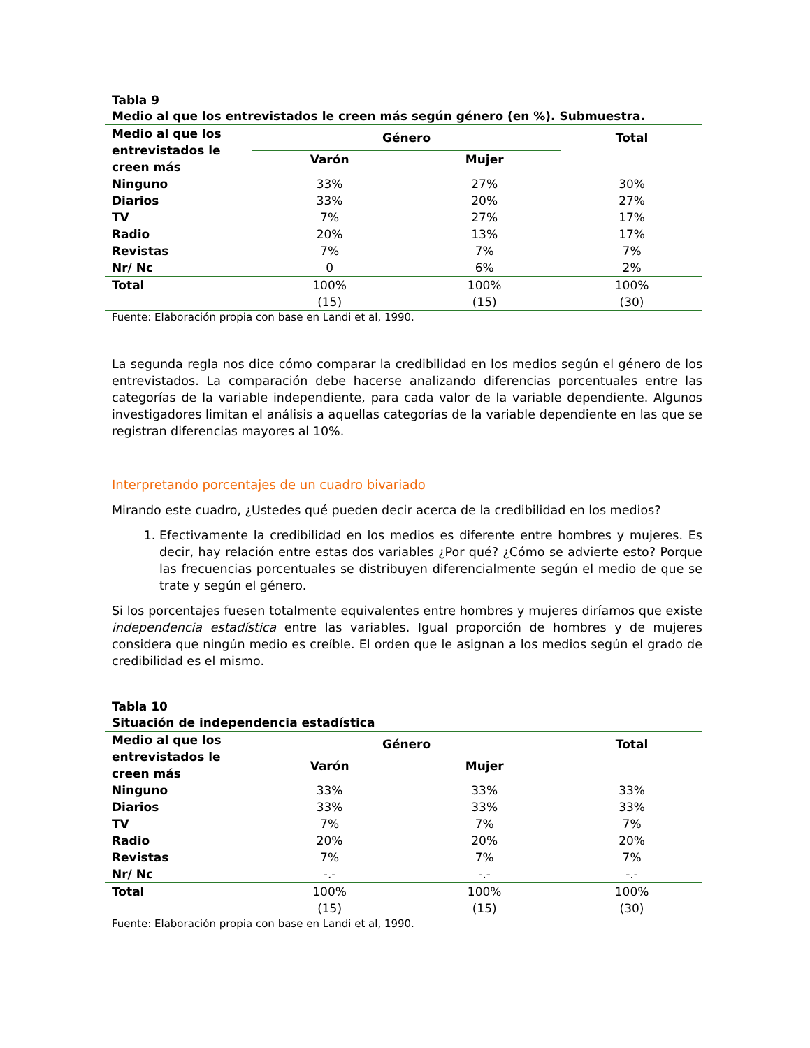Tabla 9
Medio al que los entrevistados le creen más según género (en %). Submuestra.
| Medio al que los entrevistados le creen más | Género | | Total |
| --- | --- | --- | --- |
| | Varón | Mujer | |
| Ninguno | 33% | 27% | 30% |
| Diarios | 33% | 20% | 27% |
| TV | 7% | 27% | 17% |
| Radio | 20% | 13% | 17% |
| Revistas | 7% | 7% | 7% |
| Nr/ Nc | 0 | 6% | 2% |
| Total | 100% | 100% | 100% |
| | (15) | (15) | (30) |
Fuente: Elaboración propia con base en Landi et al, 1990.
La segunda regla nos dice cómo comparar la credibilidad en los medios según el género de los entrevistados. La comparación debe hacerse analizando diferencias porcentuales entre las categorías de la variable independiente, para cada valor de la variable dependiente. Algunos investigadores limitan el análisis a aquellas categorías de la variable dependiente en las que se registran diferencias mayores al 10%.
Interpretando porcentajes de un cuadro bivariado
Mirando este cuadro, ¿Ustedes qué pueden decir acerca de la credibilidad en los medios?
1. Efectivamente la credibilidad en los medios es diferente entre hombres y mujeres. Es decir, hay relación entre estas dos variables ¿Por qué? ¿Cómo se advierte esto? Porque las frecuencias porcentuales se distribuyen diferencialmente según el medio de que se trate y según el género.
Si los porcentajes fuesen totalmente equivalentes entre hombres y mujeres diríamos que existe independencia estadística entre las variables. Igual proporción de hombres y de mujeres considera que ningún medio es creíble. El orden que le asignan a los medios según el grado de credibilidad es el mismo.
Tabla 10
Situación de independencia estadística
| Medio al que los entrevistados le creen más | Género | | Total |
| --- | --- | --- | --- |
| | Varón | Mujer | |
| Ninguno | 33% | 33% | 33% |
| Diarios | 33% | 33% | 33% |
| TV | 7% | 7% | 7% |
| Radio | 20% | 20% | 20% |
| Revistas | 7% | 7% | 7% |
| Nr/ Nc | -.- | -.- | -.- |
| Total | 100% | 100% | 100% |
| | (15) | (15) | (30) |
Fuente: Elaboración propia con base en Landi et al, 1990.